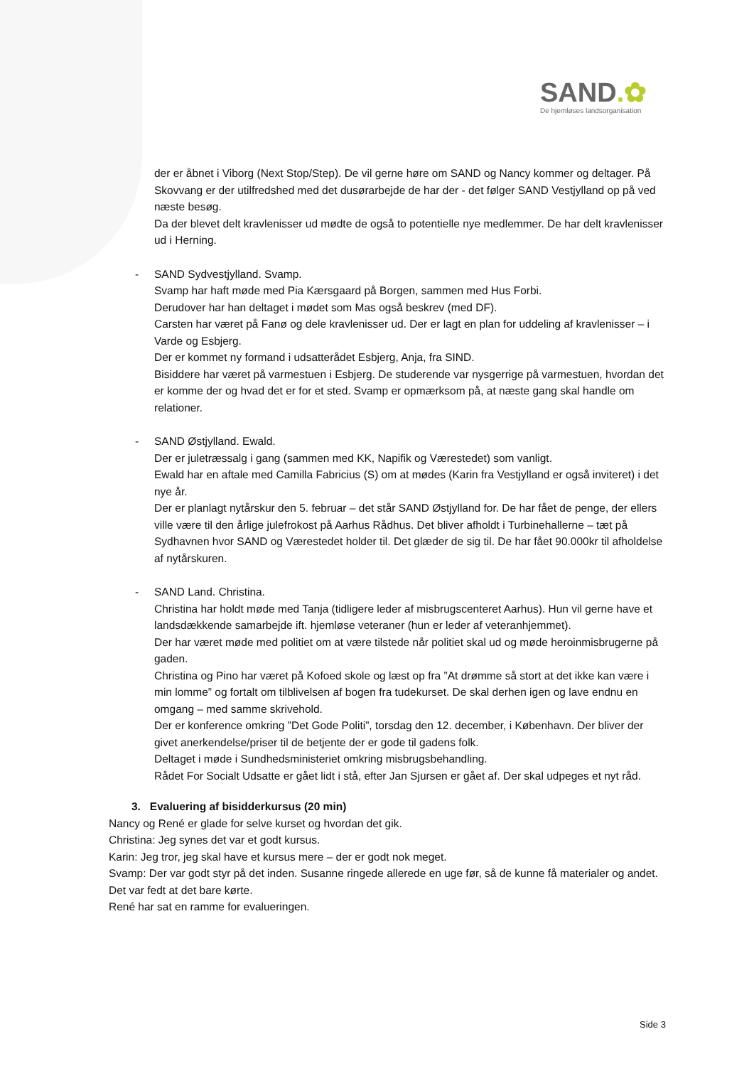SAND.✿
De hjemløses landsorganisation
der er åbnet i Viborg (Next Stop/Step). De vil gerne høre om SAND og Nancy kommer og deltager. På Skovvang er der utilfredshed med det dusørarbejde de har der - det følger SAND Vestjylland op på ved næste besøg.
Da der blevet delt kravlenisser ud mødte de også to potentielle nye medlemmer. De har delt kravlenisser ud i Herning.
- SAND Sydvestjylland. Svamp.
Svamp har haft møde med Pia Kærsgaard på Borgen, sammen med Hus Forbi.
Derudover har han deltaget i mødet som Mas også beskrev (med DF).
Carsten har været på Fanø og dele kravlenisser ud. Der er lagt en plan for uddeling af kravlenisser – i Varde og Esbjerg.
Der er kommet ny formand i udsatterådet Esbjerg, Anja, fra SIND.
Bisiddere har været på varmestuen i Esbjerg. De studerende var nysgerrige på varmestuen, hvordan det er komme der og hvad det er for et sted. Svamp er opmærksom på, at næste gang skal handle om relationer.
- SAND Østjylland. Ewald.
Der er juletræssalg i gang (sammen med KK, Napifik og Værestedet) som vanligt.
Ewald har en aftale med Camilla Fabricius (S) om at mødes (Karin fra Vestjylland er også inviteret) i det nye år.
Der er planlagt nytårskur den 5. februar – det står SAND Østjylland for. De har fået de penge, der ellers ville være til den årlige julefrokost på Aarhus Rådhus. Det bliver afholdt i Turbinehallerne – tæt på Sydhavnen hvor SAND og Værestedet holder til. Det glæder de sig til. De har fået 90.000kr til afholdelse af nytårskuren.
- SAND Land. Christina.
Christina har holdt møde med Tanja (tidligere leder af misbrugscenteret Aarhus). Hun vil gerne have et landsdækkende samarbejde ift. hjemløse veteraner (hun er leder af veteranhjemmet).
Der har været møde med politiet om at være tilstede når politiet skal ud og møde heroinmisbrugerne på gaden.
Christina og Pino har været på Kofoed skole og læst op fra ”At drømme så stort at det ikke kan være i min lomme” og fortalt om tilblivelsen af bogen fra tudekurset. De skal derhen igen og lave endnu en omgang – med samme skrivehold.
Der er konference omkring ”Det Gode Politi”, torsdag den 12. december, i København. Der bliver der givet anerkendelse/priser til de betjente der er gode til gadens folk.
Deltaget i møde i Sundhedsministeriet omkring misbrugsbehandling.
Rådet For Socialt Udsatte er gået lidt i stå, efter Jan Sjursen er gået af. Der skal udpeges et nyt råd.
3. Evaluering af bisidderkursus (20 min)
Nancy og René er glade for selve kurset og hvordan det gik.
Christina: Jeg synes det var et godt kursus.
Karin: Jeg tror, jeg skal have et kursus mere – der er godt nok meget.
Svamp: Der var godt styr på det inden. Susanne ringede allerede en uge før, så de kunne få materialer og andet. Det var fedt at det bare kørte.
René har sat en ramme for evalueringen.
Side 3